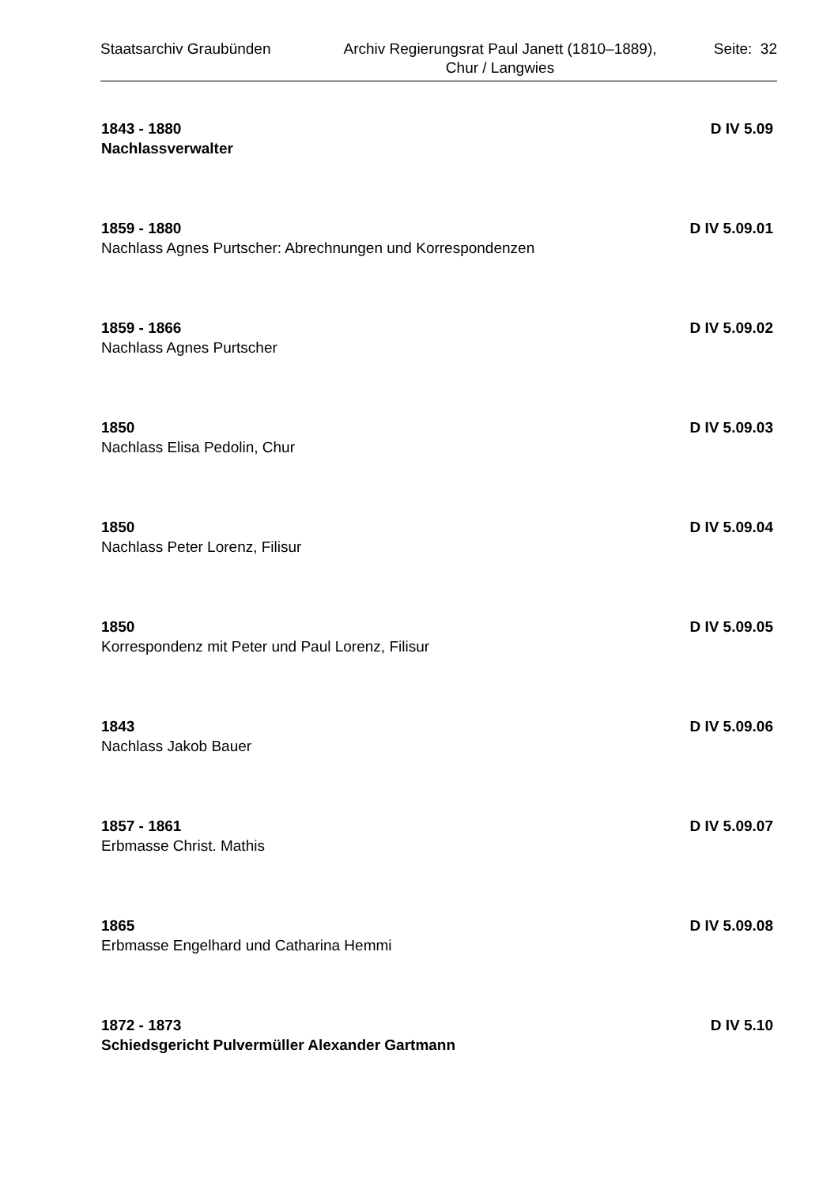Staatsarchiv Graubünden Archiv Regierungsrat Paul Janett (1810–1889),
Chur / Langwies
Seite: 32
1843 - 1880 D IV 5.09
Nachlassverwalter
1859 - 1880 D IV 5.09.01
Nachlass Agnes Purtscher: Abrechnungen und Korrespondenzen
1859 - 1866 D IV 5.09.02
Nachlass Agnes Purtscher
1850 D IV 5.09.03
Nachlass Elisa Pedolin, Chur
1850 D IV 5.09.04
Nachlass Peter Lorenz, Filisur
1850 D IV 5.09.05
Korrespondenz mit Peter und Paul Lorenz, Filisur
1843 D IV 5.09.06
Nachlass Jakob Bauer
1857 - 1861 D IV 5.09.07
Erbmasse Christ. Mathis
1865 D IV 5.09.08
Erbmasse Engelhard und Catharina Hemmi
1872 - 1873 D IV 5.10
Schiedsgericht Pulvermüller Alexander Gartmann